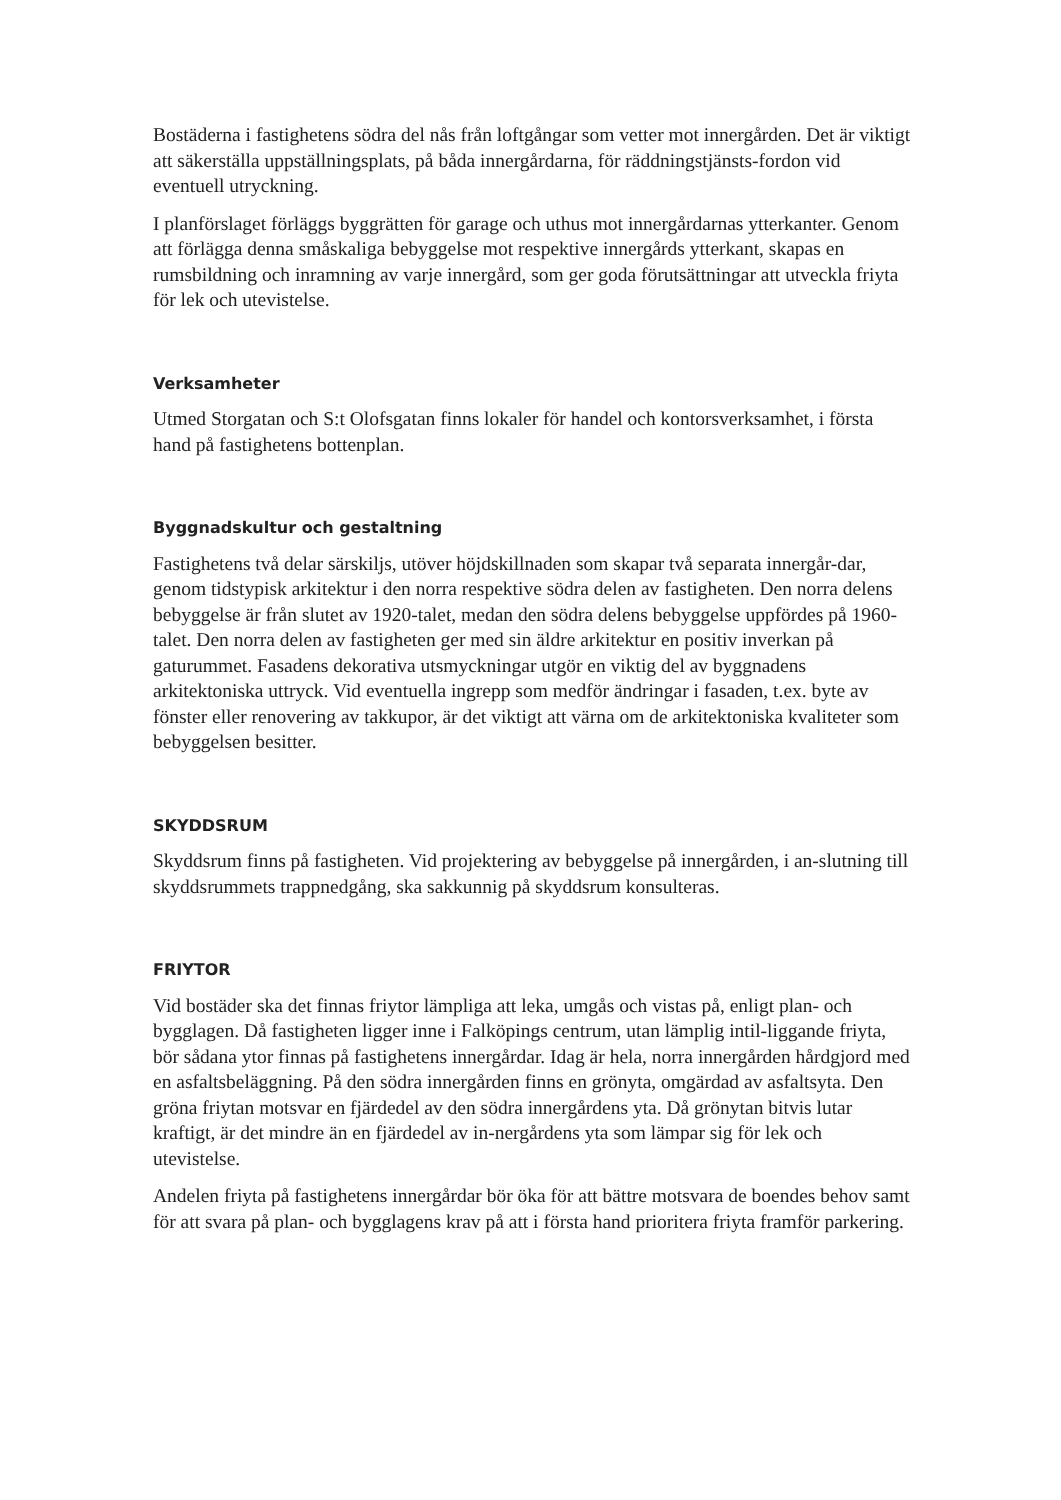Bostäderna i fastighetens södra del nås från loftgångar som vetter mot innergården. Det är viktigt att säkerställa uppställningsplats, på båda innergårdarna, för räddningstjänsts-fordon vid eventuell utryckning.
I planförslaget förläggs byggrätten för garage och uthus mot innergårdarnas ytterkanter. Genom att förlägga denna småskaliga bebyggelse mot respektive innergårds ytterkant, skapas en rumsbildning och inramning av varje innergård, som ger goda förutsättningar att utveckla friyta för lek och utevistelse.
Verksamheter
Utmed Storgatan och S:t Olofsgatan finns lokaler för handel och kontorsverksamhet, i första hand på fastighetens bottenplan.
Byggnadskultur och gestaltning
Fastighetens två delar särskiljs, utöver höjdskillnaden som skapar två separata innergår-dar, genom tidstypisk arkitektur i den norra respektive södra delen av fastigheten. Den norra delens bebyggelse är från slutet av 1920-talet, medan den södra delens bebyggelse uppfördes på 1960-talet. Den norra delen av fastigheten ger med sin äldre arkitektur en positiv inverkan på gaturummet. Fasadens dekorativa utsmyckningar utgör en viktig del av byggnadens arkitektoniska uttryck. Vid eventuella ingrepp som medför ändringar i fasaden, t.ex. byte av fönster eller renovering av takkupor, är det viktigt att värna om de arkitektoniska kvaliteter som bebyggelsen besitter.
SKYDDSRUM
Skyddsrum finns på fastigheten. Vid projektering av bebyggelse på innergården, i an-slutning till skyddsrummets trappnedgång, ska sakkunnig på skyddsrum konsulteras.
FRIYTOR
Vid bostäder ska det finnas friytor lämpliga att leka, umgås och vistas på, enligt plan- och bygglagen. Då fastigheten ligger inne i Falköpings centrum, utan lämplig intil-liggande friyta, bör sådana ytor finnas på fastighetens innergårdar. Idag är hela, norra innergården hårdgjord med en asfaltsbeläggning. På den södra innergården finns en grönyta, omgärdad av asfaltsyta. Den gröna friytan motsvar en fjärdedel av den södra innergårdens yta. Då grönytan bitvis lutar kraftigt, är det mindre än en fjärdedel av in-nergårdens yta som lämpar sig för lek och utevistelse.
Andelen friyta på fastighetens innergårdar bör öka för att bättre motsvara de boendes behov samt för att svara på plan- och bygglagens krav på att i första hand prioritera friyta framför parkering.